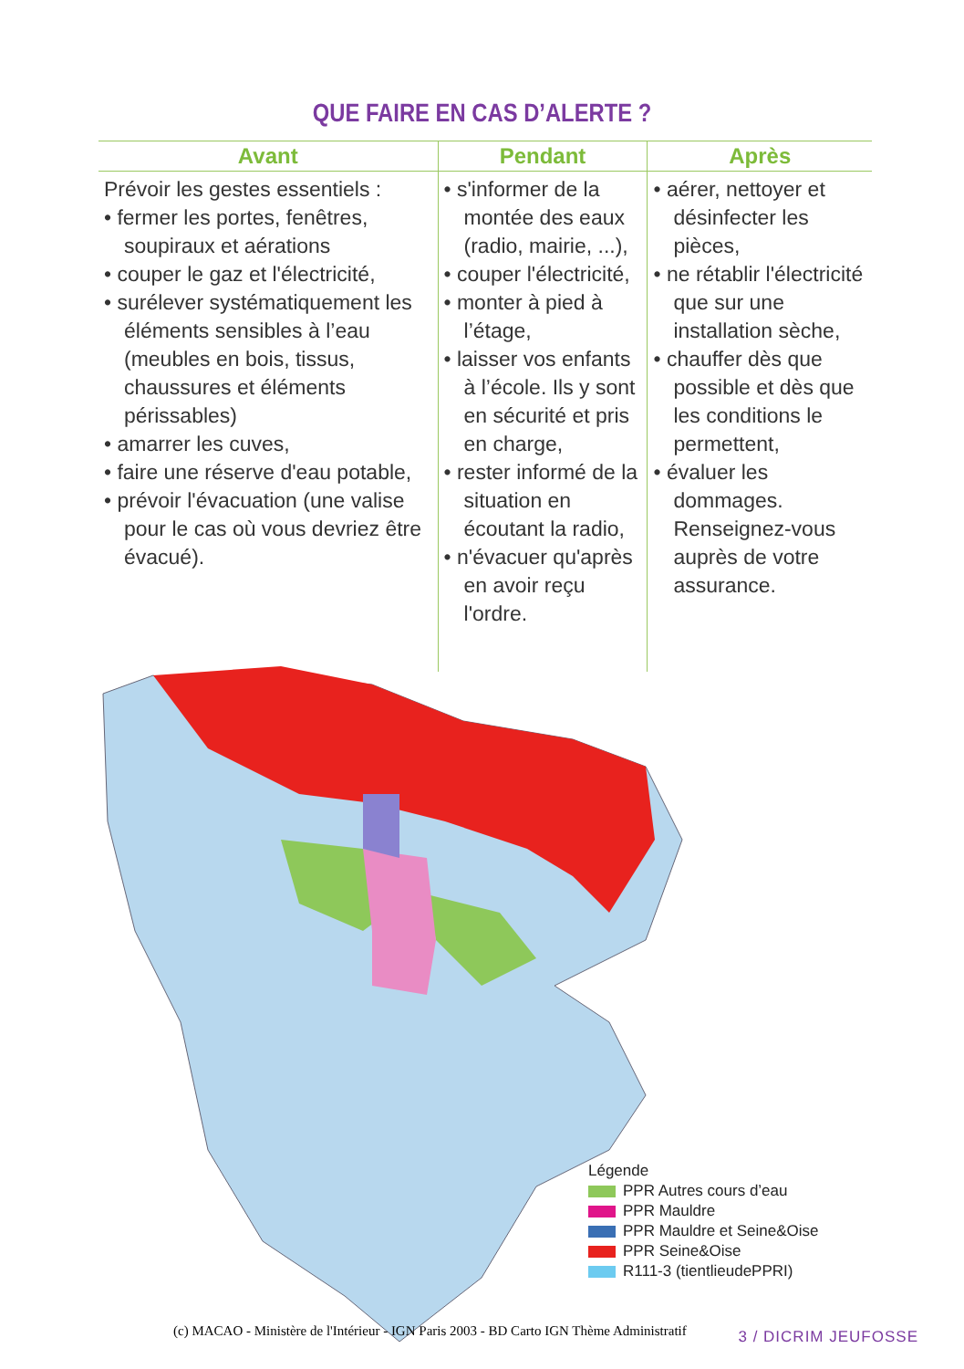QUE FAIRE EN CAS D’ALERTE ?
| Avant | Pendant | Après |
| --- | --- | --- |
| Prévoir les gestes essentiels : • fermer les portes, fenêtres, soupiraux et aérations • couper le gaz et l'électricité, • surélever systématiquement les éléments sensibles à l’eau (meubles en bois, tissus, chaussures et éléments périssables) • amarrer les cuves, • faire une réserve d'eau potable, • prévoir l'évacuation (une valise pour le cas où vous devriez être évacué). | • s'informer de la montée des eaux (radio, mairie, ...), • couper l'électricité, • monter à pied à l’étage, • laisser vos enfants à l’école. Ils y sont en sécurité et pris en charge, • rester informé de la situation en écoutant la radio, • n'évacuer qu'après en avoir reçu l'ordre. | • aérer, nettoyer et désinfecter les pièces, • ne rétablir l'électricité que sur une installation sèche, • chauffer dès que possible et dès que les conditions le permettent, • évaluer les dommages. Renseignez-vous auprès de votre assurance. |
Légende
PPR Autres cours d’eau
PPR Mauldre
PPR Mauldre et Seine&Oise
PPR Seine&Oise
R111-3 (tientlieudePPRI)
(c) MACAO - Ministère de l'Intérieur - IGN Paris 2003 - BD Carto IGN Thème Administratif
3 / DICRIM JEUFOSSE